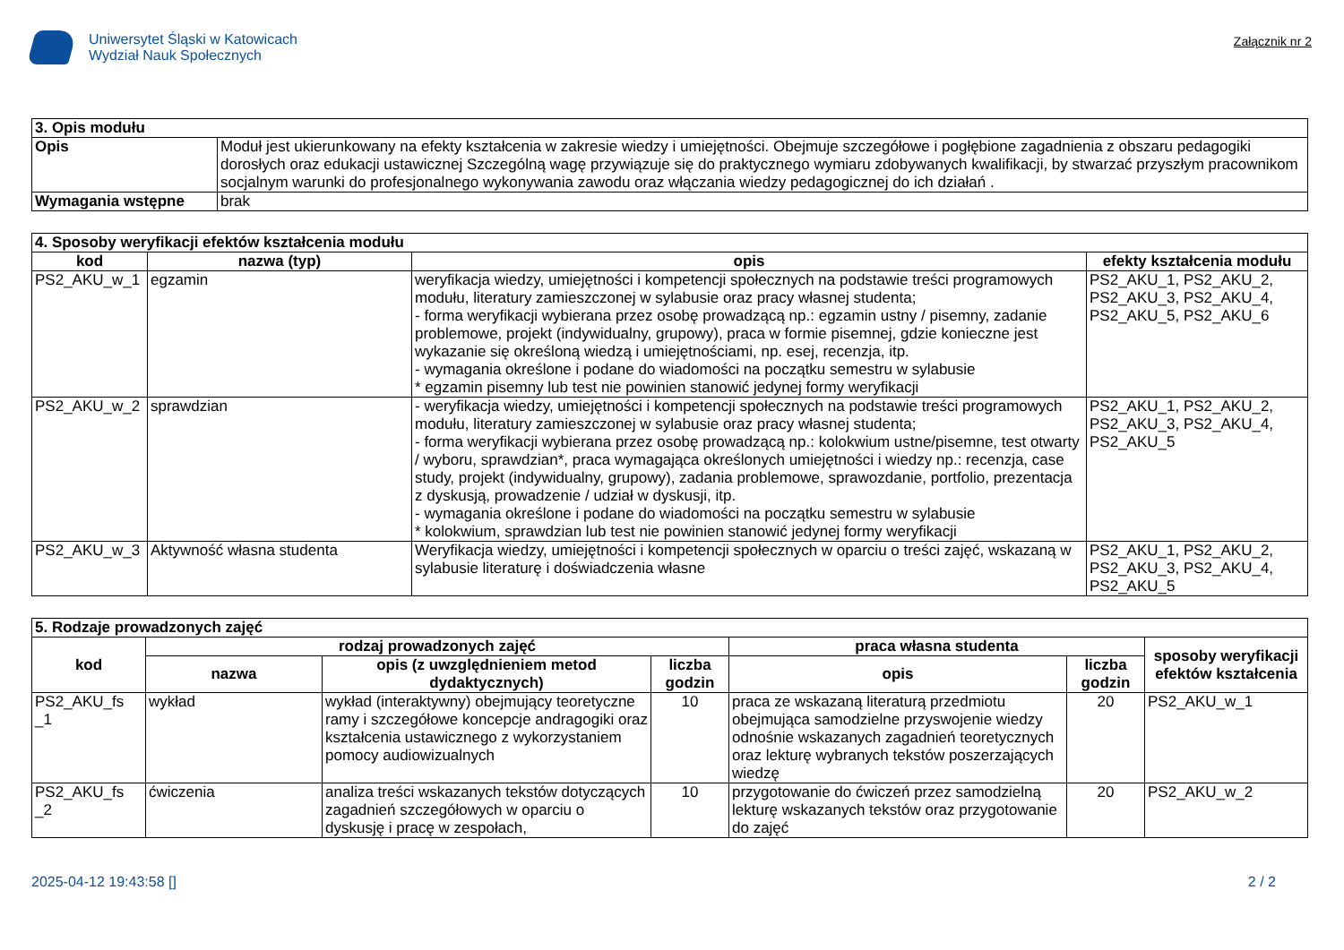Uniwersytet Śląski w Katowicach
Wydział Nauk Społecznych
Załącznik nr 2
| 3. Opis modułu | |
| --- | --- |
| Opis | Moduł jest ukierunkowany na efekty kształcenia w zakresie wiedzy i umiejętności. Obejmuje szczegółowe i pogłębione zagadnienia z obszaru pedagogiki dorosłych oraz edukacji ustawicznej Szczególną wagę przywiązuje się do praktycznego wymiaru zdobywanych kwalifikacji, by stwarzać przyszłym pracownikom socjalnym warunki do profesjonalnego wykonywania zawodu oraz włączania wiedzy pedagogicznej do ich działań . |
| Wymagania wstępne | brak |
| 4. Sposoby weryfikacji efektów kształcenia modułu | | | |
| --- | --- | --- | --- |
| kod | nazwa (typ) | opis | efekty kształcenia modułu |
| PS2_AKU_w_1 | egzamin | weryfikacja wiedzy, umiejętności i kompetencji społecznych na podstawie treści programowych modułu, literatury zamieszczonej w sylabusie oraz pracy własnej studenta; - forma weryfikacji wybierana przez osobę prowadzącą np.: egzamin ustny / pisemny, zadanie problemowe, projekt (indywidualny, grupowy), praca w formie pisemnej, gdzie konieczne jest wykazanie się określoną wiedzą i umiejętnościami, np. esej, recenzja, itp. - wymagania określone i podane do wiadomości na początku semestru w sylabusie * egzamin pisemny lub test nie powinien stanowić jedynej formy weryfikacji | PS2_AKU_1, PS2_AKU_2, PS2_AKU_3, PS2_AKU_4, PS2_AKU_5, PS2_AKU_6 |
| PS2_AKU_w_2 | sprawdzian | - weryfikacja wiedzy, umiejętności i kompetencji społecznych na podstawie treści programowych modułu, literatury zamieszczonej w sylabusie oraz pracy własnej studenta; - forma weryfikacji wybierana przez osobę prowadzącą np.: kolokwium ustne/pisemne, test otwarty / wyboru, sprawdzian*, praca wymagająca określonych umiejętności i wiedzy np.: recenzja, case study, projekt (indywidualny, grupowy), zadania problemowe, sprawozdanie, portfolio, prezentacja z dyskusją, prowadzenie / udział w dyskusji, itp. - wymagania określone i podane do wiadomości na początku semestru w sylabusie * kolokwium, sprawdzian lub test nie powinien stanowić jedynej formy weryfikacji | PS2_AKU_1, PS2_AKU_2, PS2_AKU_3, PS2_AKU_4, PS2_AKU_5 |
| PS2_AKU_w_3 | Aktywność własna studenta | Weryfikacja wiedzy, umiejętności i kompetencji społecznych w oparciu o treści zajęć, wskazaną w sylabusie literaturę i doświadczenia własne | PS2_AKU_1, PS2_AKU_2, PS2_AKU_3, PS2_AKU_4, PS2_AKU_5 |
| 5. Rodzaje prowadzonych zajęć | | | | | | |
| --- | --- | --- | --- | --- | --- | --- |
| kod | rodzaj prowadzonych zajęć | | | praca własna studenta | | sposoby weryfikacji efektów kształcenia |
| | nazwa | opis (z uwzględnieniem metod dydaktycznych) | liczba godzin | opis | liczba godzin | |
| PS2_AKU_fs _1 | wykład | wykład (interaktywny) obejmujący teoretyczne ramy i szczegółowe koncepcje andragogiki oraz kształcenia ustawicznego z wykorzystaniem pomocy audiowizualnych | 10 | praca ze wskazaną literaturą przedmiotu obejmująca samodzielne przyswojenie wiedzy odnośnie wskazanych zagadnień teoretycznych oraz lekturę wybranych tekstów poszerzających wiedzę | 20 | PS2_AKU_w_1 |
| PS2_AKU_fs _2 | ćwiczenia | analiza treści wskazanych tekstów dotyczących zagadnień szczegółowych w oparciu o dyskusję i pracę w zespołach, | 10 | przygotowanie do ćwiczeń przez samodzielną lekturę wskazanych tekstów oraz przygotowanie do zajęć | 20 | PS2_AKU_w_2 |
2025-04-12 19:43:58 [] 2 / 2